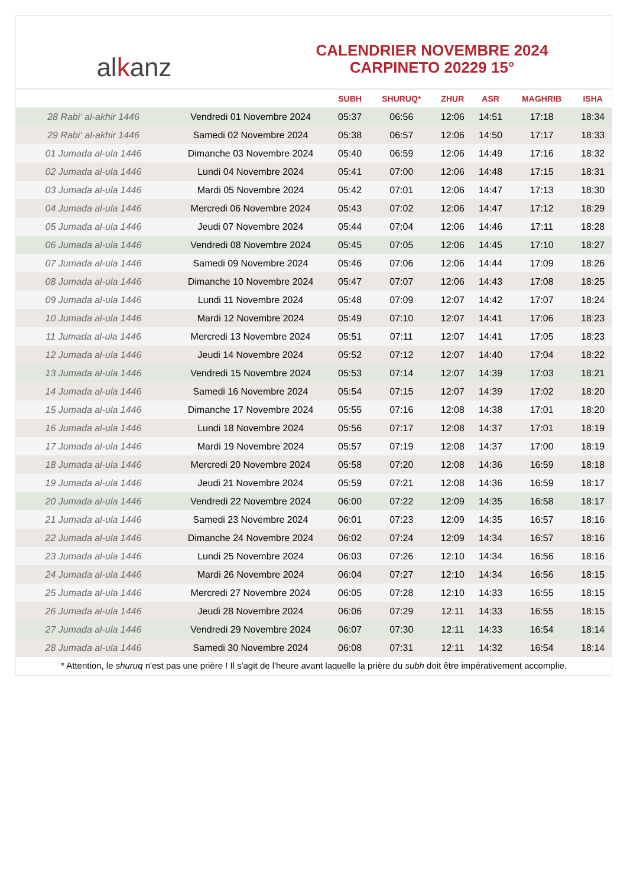al k anz
CALENDRIER NOVEMBRE 2024
CARPINETO 20229 15°
| | | SUBH | SHURUQ* | ZHUR | ASR | MAGHRIB | ISHA |
| --- | --- | --- | --- | --- | --- | --- | --- |
| 28 Rabi‘ al-akhir 1446 | Vendredi 01 Novembre 2024 | 05:37 | 06:56 | 12:06 | 14:51 | 17:18 | 18:34 |
| 29 Rabi‘ al-akhir 1446 | Samedi 02 Novembre 2024 | 05:38 | 06:57 | 12:06 | 14:50 | 17:17 | 18:33 |
| 01 Jumada al-ula 1446 | Dimanche 03 Novembre 2024 | 05:40 | 06:59 | 12:06 | 14:49 | 17:16 | 18:32 |
| 02 Jumada al-ula 1446 | Lundi 04 Novembre 2024 | 05:41 | 07:00 | 12:06 | 14:48 | 17:15 | 18:31 |
| 03 Jumada al-ula 1446 | Mardi 05 Novembre 2024 | 05:42 | 07:01 | 12:06 | 14:47 | 17:13 | 18:30 |
| 04 Jumada al-ula 1446 | Mercredi 06 Novembre 2024 | 05:43 | 07:02 | 12:06 | 14:47 | 17:12 | 18:29 |
| 05 Jumada al-ula 1446 | Jeudi 07 Novembre 2024 | 05:44 | 07:04 | 12:06 | 14:46 | 17:11 | 18:28 |
| 06 Jumada al-ula 1446 | Vendredi 08 Novembre 2024 | 05:45 | 07:05 | 12:06 | 14:45 | 17:10 | 18:27 |
| 07 Jumada al-ula 1446 | Samedi 09 Novembre 2024 | 05:46 | 07:06 | 12:06 | 14:44 | 17:09 | 18:26 |
| 08 Jumada al-ula 1446 | Dimanche 10 Novembre 2024 | 05:47 | 07:07 | 12:06 | 14:43 | 17:08 | 18:25 |
| 09 Jumada al-ula 1446 | Lundi 11 Novembre 2024 | 05:48 | 07:09 | 12:07 | 14:42 | 17:07 | 18:24 |
| 10 Jumada al-ula 1446 | Mardi 12 Novembre 2024 | 05:49 | 07:10 | 12:07 | 14:41 | 17:06 | 18:23 |
| 11 Jumada al-ula 1446 | Mercredi 13 Novembre 2024 | 05:51 | 07:11 | 12:07 | 14:41 | 17:05 | 18:23 |
| 12 Jumada al-ula 1446 | Jeudi 14 Novembre 2024 | 05:52 | 07:12 | 12:07 | 14:40 | 17:04 | 18:22 |
| 13 Jumada al-ula 1446 | Vendredi 15 Novembre 2024 | 05:53 | 07:14 | 12:07 | 14:39 | 17:03 | 18:21 |
| 14 Jumada al-ula 1446 | Samedi 16 Novembre 2024 | 05:54 | 07:15 | 12:07 | 14:39 | 17:02 | 18:20 |
| 15 Jumada al-ula 1446 | Dimanche 17 Novembre 2024 | 05:55 | 07:16 | 12:08 | 14:38 | 17:01 | 18:20 |
| 16 Jumada al-ula 1446 | Lundi 18 Novembre 2024 | 05:56 | 07:17 | 12:08 | 14:37 | 17:01 | 18:19 |
| 17 Jumada al-ula 1446 | Mardi 19 Novembre 2024 | 05:57 | 07:19 | 12:08 | 14:37 | 17:00 | 18:19 |
| 18 Jumada al-ula 1446 | Mercredi 20 Novembre 2024 | 05:58 | 07:20 | 12:08 | 14:36 | 16:59 | 18:18 |
| 19 Jumada al-ula 1446 | Jeudi 21 Novembre 2024 | 05:59 | 07:21 | 12:08 | 14:36 | 16:59 | 18:17 |
| 20 Jumada al-ula 1446 | Vendredi 22 Novembre 2024 | 06:00 | 07:22 | 12:09 | 14:35 | 16:58 | 18:17 |
| 21 Jumada al-ula 1446 | Samedi 23 Novembre 2024 | 06:01 | 07:23 | 12:09 | 14:35 | 16:57 | 18:16 |
| 22 Jumada al-ula 1446 | Dimanche 24 Novembre 2024 | 06:02 | 07:24 | 12:09 | 14:34 | 16:57 | 18:16 |
| 23 Jumada al-ula 1446 | Lundi 25 Novembre 2024 | 06:03 | 07:26 | 12:10 | 14:34 | 16:56 | 18:16 |
| 24 Jumada al-ula 1446 | Mardi 26 Novembre 2024 | 06:04 | 07:27 | 12:10 | 14:34 | 16:56 | 18:15 |
| 25 Jumada al-ula 1446 | Mercredi 27 Novembre 2024 | 06:05 | 07:28 | 12:10 | 14:33 | 16:55 | 18:15 |
| 26 Jumada al-ula 1446 | Jeudi 28 Novembre 2024 | 06:06 | 07:29 | 12:11 | 14:33 | 16:55 | 18:15 |
| 27 Jumada al-ula 1446 | Vendredi 29 Novembre 2024 | 06:07 | 07:30 | 12:11 | 14:33 | 16:54 | 18:14 |
| 28 Jumada al-ula 1446 | Samedi 30 Novembre 2024 | 06:08 | 07:31 | 12:11 | 14:32 | 16:54 | 18:14 |
* Attention, le shuruq n'est pas une prière ! Il s'agit de l'heure avant laquelle la prière du subh doit être impérativement accomplie.